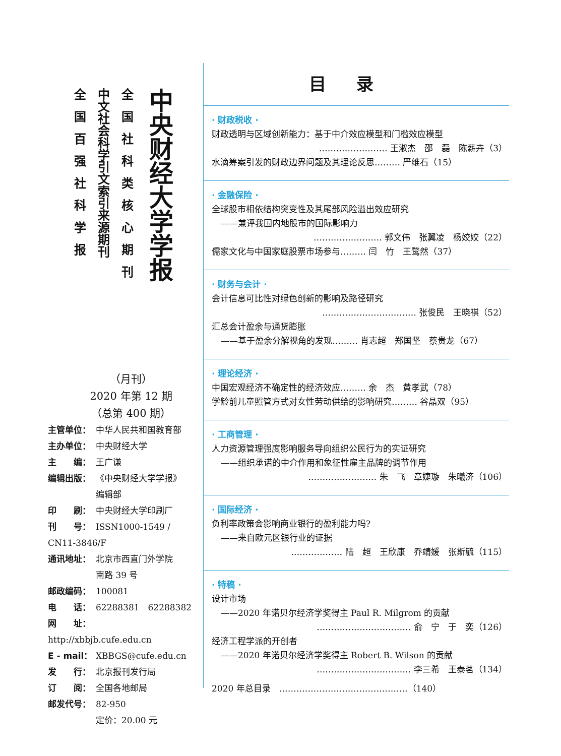全国百强社科学报
中文社会科学引文索引来源期刊
全国社科类核心期刊
中央财经大学学报
（月刊）
2020 年第 12 期
（总第 400 期）
主管单位： 中华人民共和国教育部
主办单位： 中央财经大学
主　　编： 王广谦
编辑出版： 《中央财经大学学报》
编辑部
印　　刷： 中央财经大学印刷厂
刊　　号： ISSN1000-1549 / CN11-3846/F
通讯地址： 北京市西直门外学院
南路 39 号
邮政编码： 100081
电　　话： 62288381　62288382
网　　址： http://xbbjb.cufe.edu.cn
E - mail： XBBGS@cufe.edu.cn
发　　行： 北京报刊发行局
订　　阅： 全国各地邮局
邮发代号： 82-950
定价：20.00 元
目录
· 财政税收 ·
财政透明与区域创新能力：基于中介效应模型和门槛效应模型
…………………… 王淑杰　邵　磊　陈薪卉（3）
水滴筹案引发的财政边界问题及其理论反思……… 严维石（15）
· 金融保险 ·
全球股市相依结构突变性及其尾部风险溢出效应研究
——兼评我国内地股市的国际影响力
…………………… 郭文伟　张翼凌　杨姣姣（22）
儒家文化与中国家庭股票市场参与……… 闫　竹　王鹜然（37）
· 财务与会计 ·
会计信息可比性对绿色创新的影响及路径研究
…………………………… 张俊民　王晓祺（52）
汇总会计盈余与通货膨胀
——基于盈余分解视角的发现……… 肖志超　郑国坚　蔡贵龙（67）
· 理论经济 ·
中国宏观经济不确定性的经济效应……… 余　杰　黄孝武（78）
学龄前儿童照管方式对女性劳动供给的影响研究……… 谷晶双（95）
· 工商管理 ·
人力资源管理强度影响服务导向组织公民行为的实证研究
——组织承诺的中介作用和象征性雇主品牌的调节作用
…………………… 朱　飞　章婕璇　朱曦济（106）
· 国际经济 ·
负利率政策会影响商业银行的盈利能力吗?
——来自欧元区银行业的证据
……………… 陆　超　王欣康　乔靖媛　张斯毓（115）
· 特稿 ·
设计市场
——2020 年诺贝尔经济学奖得主 Paul R. Milgrom 的贡献
…………………………… 俞　宁　于　奕（126）
经济工程学派的开创者
——2020 年诺贝尔经济学奖得主 Robert B. Wilson 的贡献
…………………………… 李三希　王泰茗（134）
2020 年总目录　………………………………………（140）